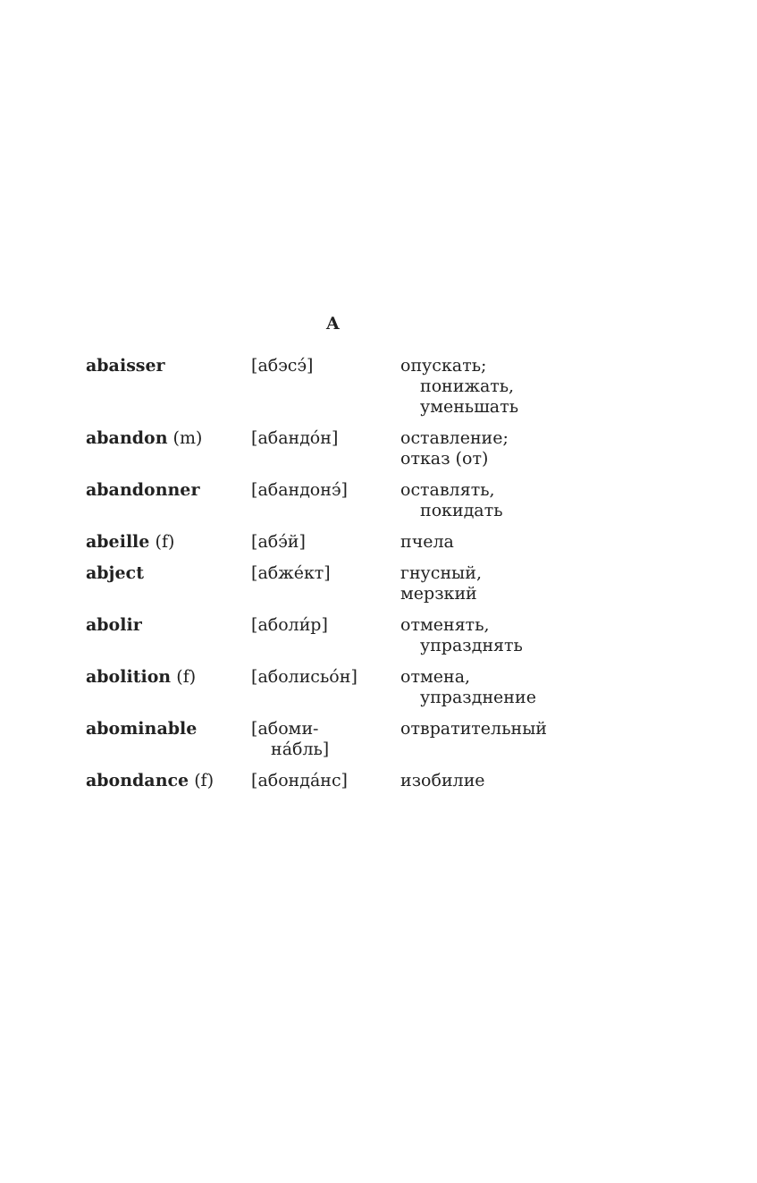A
| abaisser | [абэсэ́] | опускать; понижать, уменьшать |
| abandon (m) | [абандо́н] | оставление; отказ (от) |
| abandonner | [абандонэ́] | оставлять, покидать |
| abeille (f) | [абэ́й] | пчела |
| abject | [абже́кт] | гнусный, мерзкий |
| abolir | [аболи́р] | отменять, упразднять |
| abolition (f) | [аболисьо́н] | отмена, упразднение |
| abominable | [абоми- на́бль] | отвратительный |
| abondance (f) | [абонда́нс] | изобилие |